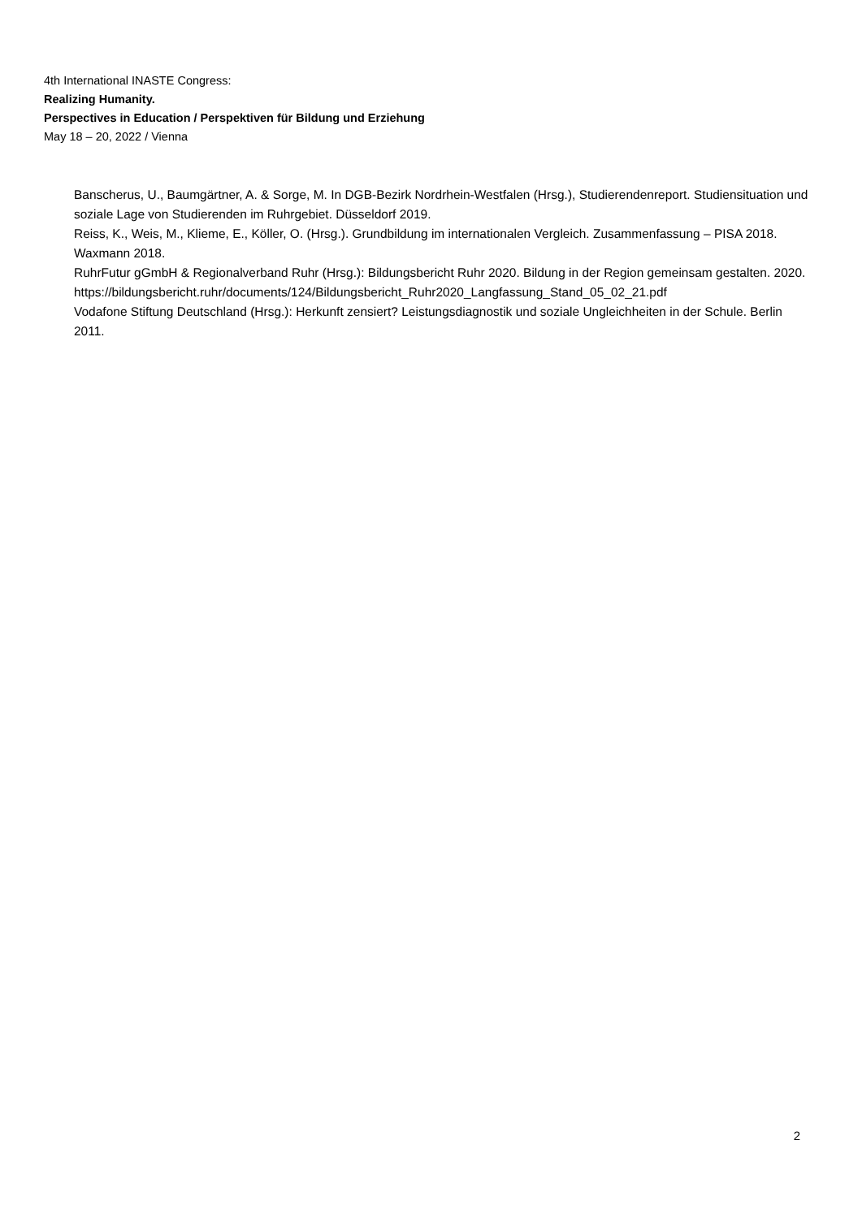4th International INASTE Congress:
Realizing Humanity.
Perspectives in Education / Perspektiven für Bildung und Erziehung
May 18 – 20, 2022 / Vienna
Banscherus, U., Baumgärtner, A. & Sorge, M. In DGB-Bezirk Nordrhein-Westfalen (Hrsg.), Studierendenreport. Studiensituation und soziale Lage von Studierenden im Ruhrgebiet. Düsseldorf 2019.
Reiss, K., Weis, M., Klieme, E., Köller, O. (Hrsg.). Grundbildung im internationalen Vergleich. Zusammenfassung – PISA 2018. Waxmann 2018.
RuhrFutur gGmbH & Regionalverband Ruhr (Hrsg.): Bildungsbericht Ruhr 2020. Bildung in der Region gemeinsam gestalten. 2020.
https://bildungsbericht.ruhr/documents/124/Bildungsbericht_Ruhr2020_Langfassung_Stand_05_02_21.pdf
Vodafone Stiftung Deutschland (Hrsg.): Herkunft zensiert? Leistungsdiagnostik und soziale Ungleichheiten in der Schule. Berlin 2011.
2